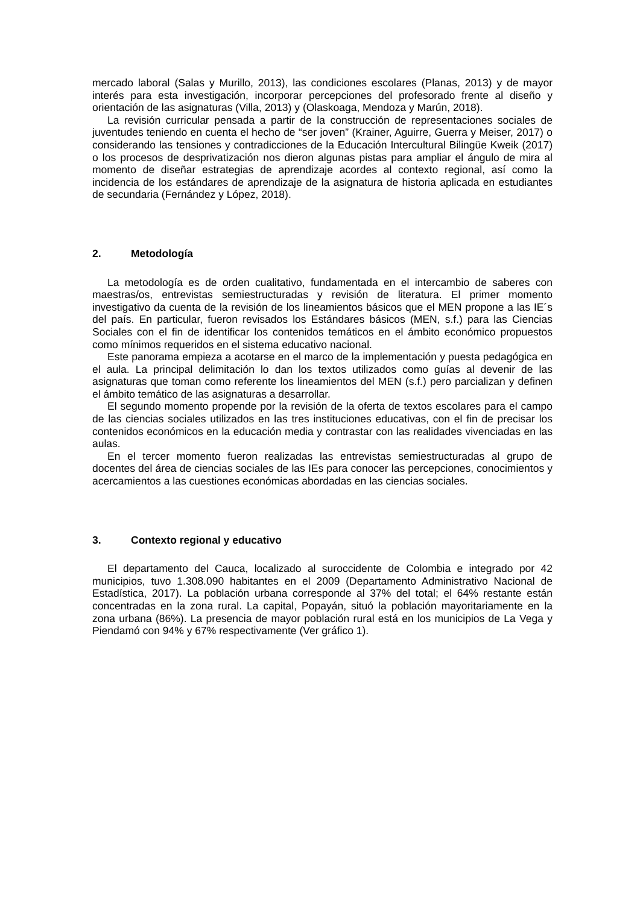mercado laboral (Salas y Murillo, 2013), las condiciones escolares (Planas, 2013) y de mayor interés para esta investigación, incorporar percepciones del profesorado frente al diseño y orientación de las asignaturas (Villa, 2013) y (Olaskoaga, Mendoza y Marún, 2018).
La revisión curricular pensada a partir de la construcción de representaciones sociales de juventudes teniendo en cuenta el hecho de “ser joven” (Krainer, Aguirre, Guerra y Meiser, 2017) o considerando las tensiones y contradicciones de la Educación Intercultural Bilingüe Kweik (2017) o los procesos de desprivatización nos dieron algunas pistas para ampliar el ángulo de mira al momento de diseñar estrategias de aprendizaje acordes al contexto regional, así como la incidencia de los estándares de aprendizaje de la asignatura de historia aplicada en estudiantes de secundaria (Fernández y López, 2018).
2. Metodología
La metodología es de orden cualitativo, fundamentada en el intercambio de saberes con maestras/os, entrevistas semiestructuradas y revisión de literatura. El primer momento investigativo da cuenta de la revisión de los lineamientos básicos que el MEN propone a las IE´s del país. En particular, fueron revisados los Estándares básicos (MEN, s.f.) para las Ciencias Sociales con el fin de identificar los contenidos temáticos en el ámbito económico propuestos como mínimos requeridos en el sistema educativo nacional.
Este panorama empieza a acotarse en el marco de la implementación y puesta pedagógica en el aula. La principal delimitación lo dan los textos utilizados como guías al devenir de las asignaturas que toman como referente los lineamientos del MEN (s.f.) pero parcializan y definen el ámbito temático de las asignaturas a desarrollar.
El segundo momento propende por la revisión de la oferta de textos escolares para el campo de las ciencias sociales utilizados en las tres instituciones educativas, con el fin de precisar los contenidos económicos en la educación media y contrastar con las realidades vivenciadas en las aulas.
En el tercer momento fueron realizadas las entrevistas semiestructuradas al grupo de docentes del área de ciencias sociales de las IEs para conocer las percepciones, conocimientos y acercamientos a las cuestiones económicas abordadas en las ciencias sociales.
3. Contexto regional y educativo
El departamento del Cauca, localizado al suroccidente de Colombia e integrado por 42 municipios, tuvo 1.308.090 habitantes en el 2009 (Departamento Administrativo Nacional de Estadística, 2017). La población urbana corresponde al 37% del total; el 64% restante están concentradas en la zona rural. La capital, Popayán, situó la población mayoritariamente en la zona urbana (86%). La presencia de mayor población rural está en los municipios de La Vega y Piendamó con 94% y 67% respectivamente (Ver gráfico 1).